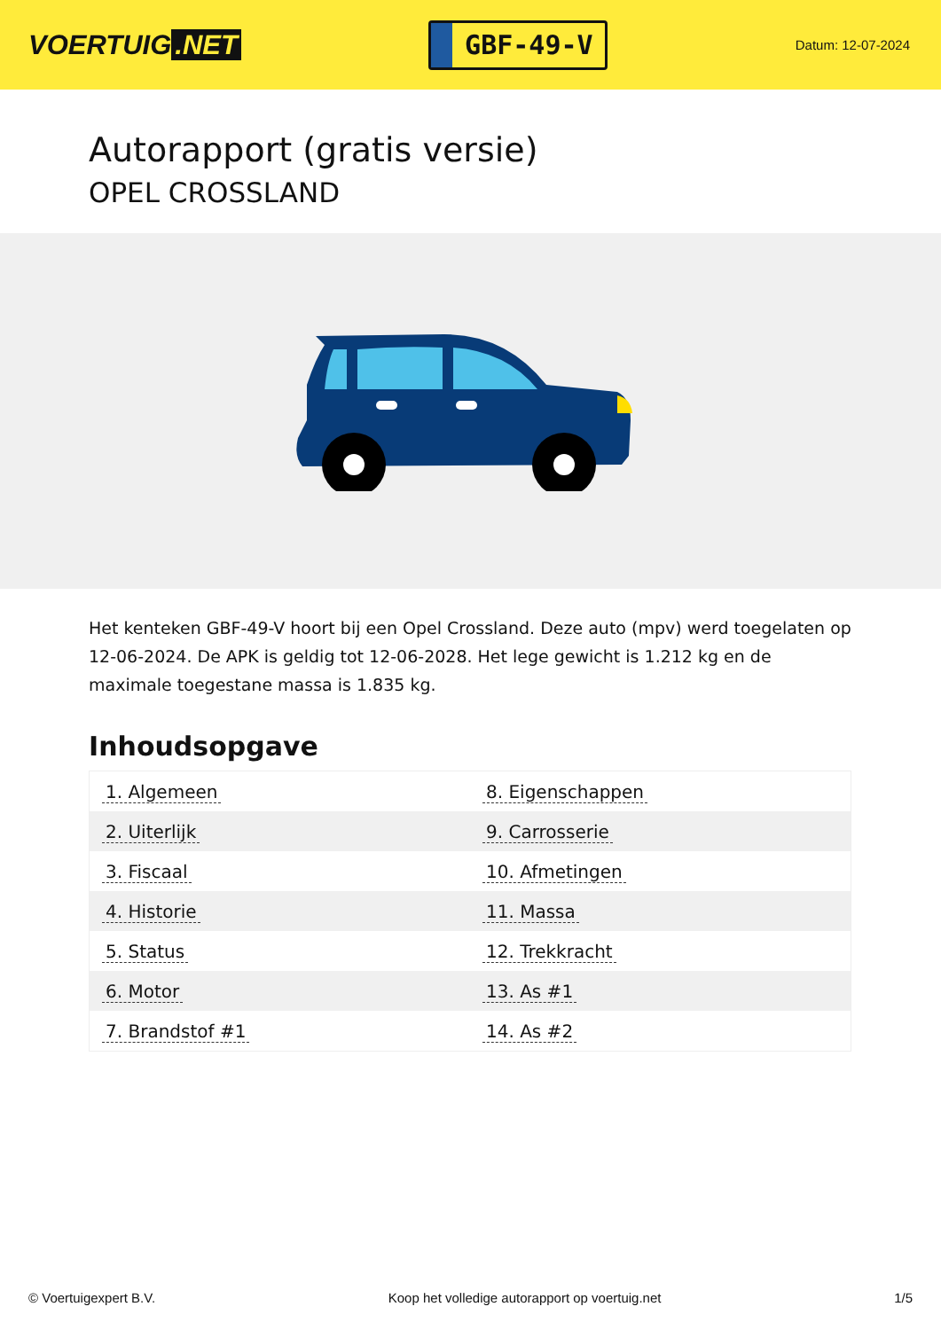VOERTUIG.NET
GBF-49-V
Datum: 12-07-2024
Autorapport (gratis versie)
OPEL CROSSLAND
Het kenteken GBF-49-V hoort bij een Opel Crossland. Deze auto (mpv) werd toegelaten op 12-06-2024. De APK is geldig tot 12-06-2028. Het lege gewicht is 1.212 kg en de maximale toegestane massa is 1.835 kg.
Inhoudsopgave
| 1. Algemeen | 8. Eigenschappen |
| 2. Uiterlijk | 9. Carrosserie |
| 3. Fiscaal | 10. Afmetingen |
| 4. Historie | 11. Massa |
| 5. Status | 12. Trekkracht |
| 6. Motor | 13. As #1 |
| 7. Brandstof #1 | 14. As #2 |
© Voertuigexpert B.V. Koop het volledige autorapport op voertuig.net
1/5